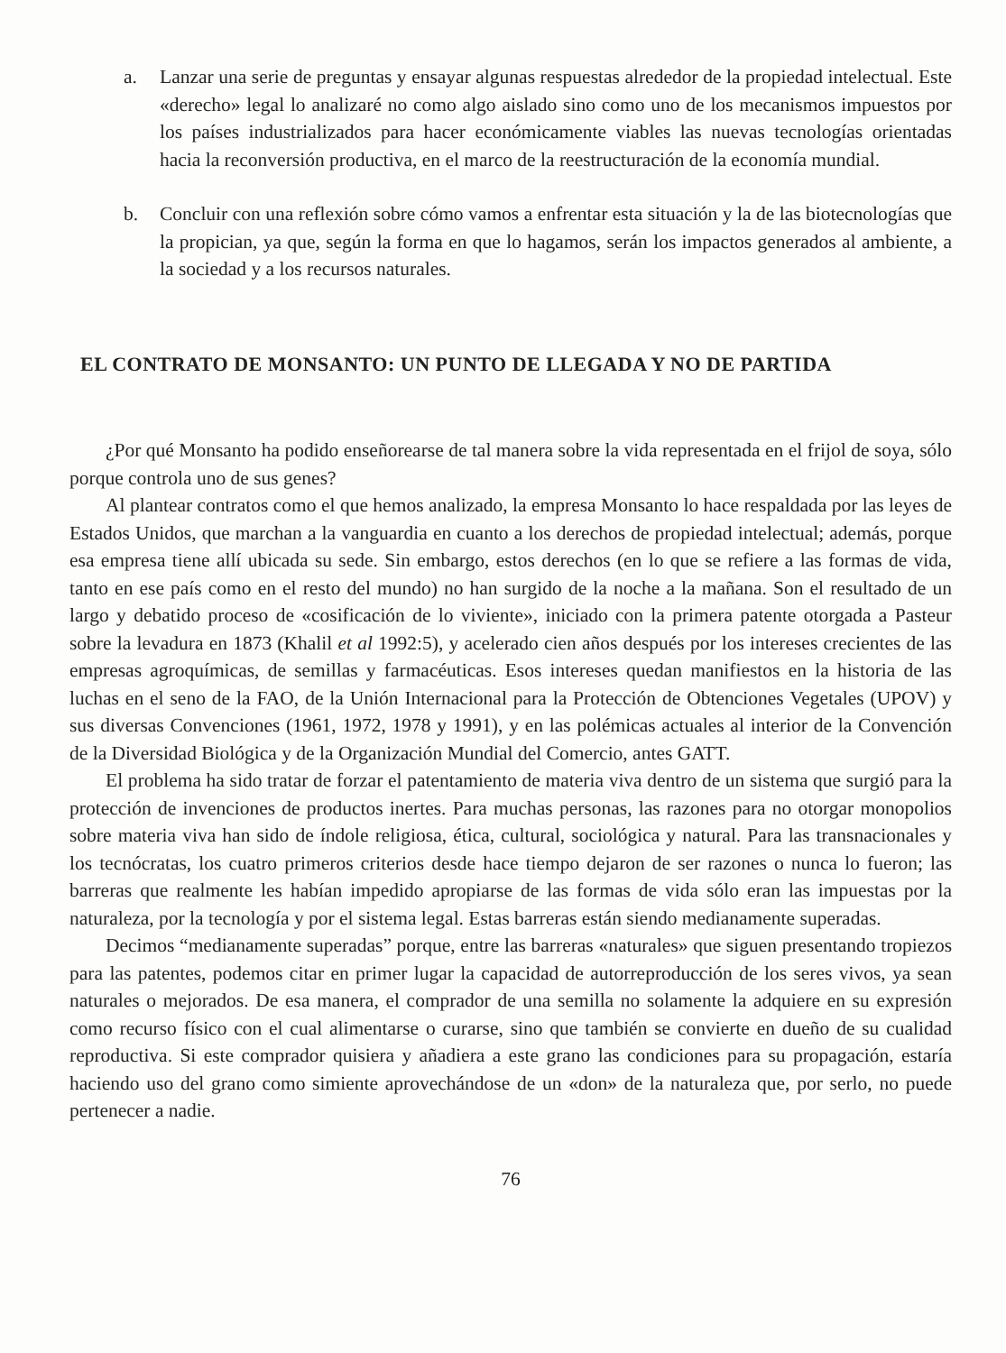a. Lanzar una serie de preguntas y ensayar algunas respuestas alrededor de la propiedad intelectual. Este «derecho» legal lo analizaré no como algo aislado sino como uno de los mecanismos impuestos por los países industrializados para hacer económicamente viables las nuevas tecnologías orientadas hacia la reconversión productiva, en el marco de la reestructuración de la economía mundial.
b. Concluir con una reflexión sobre cómo vamos a enfrentar esta situación y la de las biotecnologías que la propician, ya que, según la forma en que lo hagamos, serán los impactos generados al ambiente, a la sociedad y a los recursos naturales.
EL CONTRATO DE MONSANTO: UN PUNTO DE LLEGADA Y NO DE PARTIDA
¿Por qué Monsanto ha podido enseñorearse de tal manera sobre la vida representada en el frijol de soya, sólo porque controla uno de sus genes?
Al plantear contratos como el que hemos analizado, la empresa Monsanto lo hace respaldada por las leyes de Estados Unidos, que marchan a la vanguardia en cuanto a los derechos de propiedad intelectual; además, porque esa empresa tiene allí ubicada su sede. Sin embargo, estos derechos (en lo que se refiere a las formas de vida, tanto en ese país como en el resto del mundo) no han surgido de la noche a la mañana. Son el resultado de un largo y debatido proceso de «cosificación de lo viviente», iniciado con la primera patente otorgada a Pasteur sobre la levadura en 1873 (Khalil et al 1992:5), y acelerado cien años después por los intereses crecientes de las empresas agroquímicas, de semillas y farmacéuticas. Esos intereses quedan manifiestos en la historia de las luchas en el seno de la FAO, de la Unión Internacional para la Protección de Obtenciones Vegetales (UPOV) y sus diversas Convenciones (1961, 1972, 1978 y 1991), y en las polémicas actuales al interior de la Convención de la Diversidad Biológica y de la Organización Mundial del Comercio, antes GATT.
El problema ha sido tratar de forzar el patentamiento de materia viva dentro de un sistema que surgió para la protección de invenciones de productos inertes. Para muchas personas, las razones para no otorgar monopolios sobre materia viva han sido de índole religiosa, ética, cultural, sociológica y natural. Para las transnacionales y los tecnócratas, los cuatro primeros criterios desde hace tiempo dejaron de ser razones o nunca lo fueron; las barreras que realmente les habían impedido apropiarse de las formas de vida sólo eran las impuestas por la naturaleza, por la tecnología y por el sistema legal. Estas barreras están siendo medianamente superadas.
Decimos “medianamente superadas” porque, entre las barreras «naturales» que siguen presentando tropiezos para las patentes, podemos citar en primer lugar la capacidad de autorreproducción de los seres vivos, ya sean naturales o mejorados. De esa manera, el comprador de una semilla no solamente la adquiere en su expresión como recurso físico con el cual alimentarse o curarse, sino que también se convierte en dueño de su cualidad reproductiva. Si este comprador quisiera y añadiera a este grano las condiciones para su propagación, estaría haciendo uso del grano como simiente aprovechándose de un «don» de la naturaleza que, por serlo, no puede pertenecer a nadie.
76